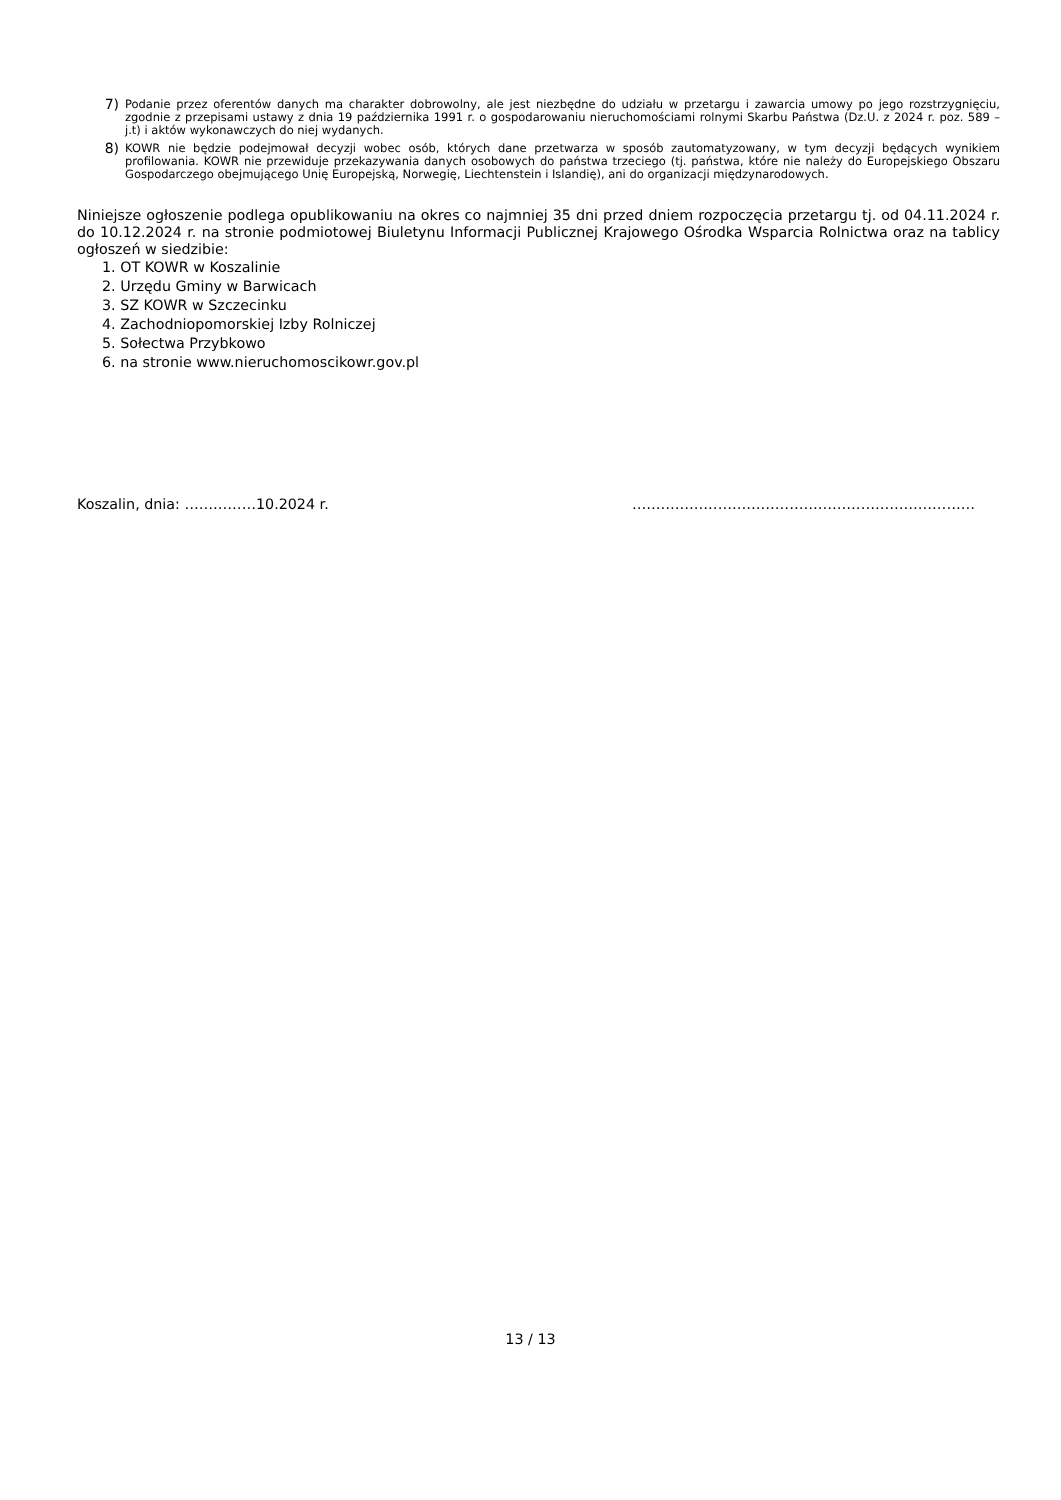7) Podanie przez oferentów danych ma charakter dobrowolny, ale jest niezbędne do udziału w przetargu i zawarcia umowy po jego rozstrzygnięciu, zgodnie z przepisami ustawy z dnia 19 października 1991 r. o gospodarowaniu nieruchomościami rolnymi Skarbu Państwa (Dz.U. z 2024 r. poz. 589 – j.t) i aktów wykonawczych do niej wydanych.
8) KOWR nie będzie podejmował decyzji wobec osób, których dane przetwarza w sposób zautomatyzowany, w tym decyzji będących wynikiem profilowania. KOWR nie przewiduje przekazywania danych osobowych do państwa trzeciego (tj. państwa, które nie należy do Europejskiego Obszaru Gospodarczego obejmującego Unię Europejską, Norwegię, Liechtenstein i Islandię), ani do organizacji międzynarodowych.
Niniejsze ogłoszenie podlega opublikowaniu na okres co najmniej 35 dni przed dniem rozpoczęcia przetargu tj. od 04.11.2024 r. do 10.12.2024 r. na stronie podmiotowej Biuletynu Informacji Publicznej Krajowego Ośrodka Wsparcia Rolnictwa oraz na tablicy ogłoszeń w siedzibie:
1. OT KOWR w Koszalinie
2. Urzędu Gminy w Barwicach
3. SZ KOWR w Szczecinku
4. Zachodniopomorskiej Izby Rolniczej
5. Sołectwa Przybkowo
6. na stronie www.nieruchomoscikowr.gov.pl
Koszalin, dnia: ……………10.2024 r. ………………………………………………………………
13 / 13